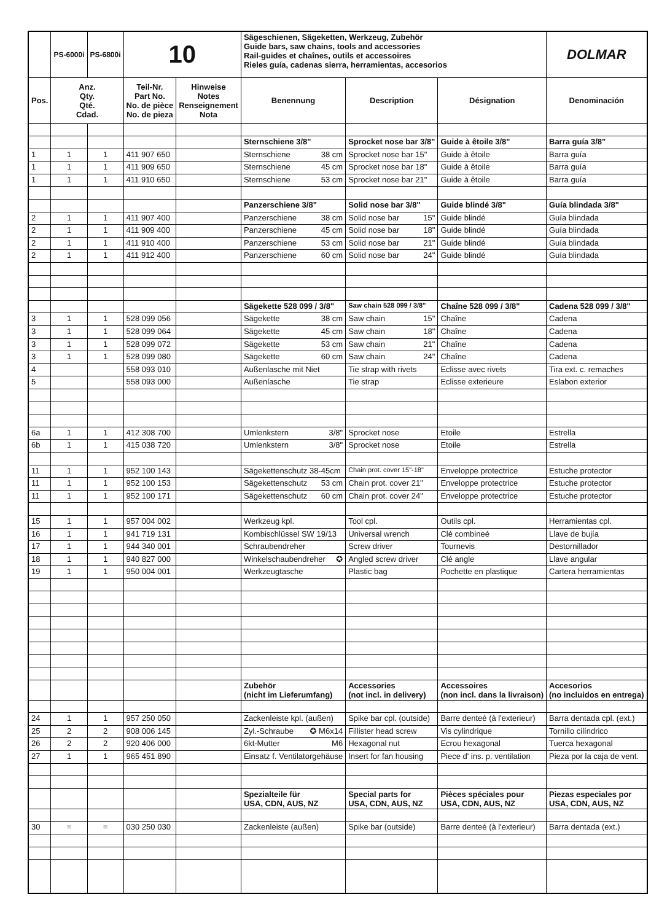| | PS-6000i | PS-6800i | 10 | | Sägeschienen, Sägeketten, Werkzeug, Zubehör Guide bars, saw chains, tools and accessories Rail-guides et chaînes, outils et accessoires Rieles guía, cadenas sierra, herramientas, accesorios | | | DOLMAR |
| --- | --- | --- | --- | --- | --- | --- | --- | --- |
| Pos. | Anz. Qty. Qté. Cdad. | | Teil-Nr. Part No. No. de pièce No. de pieza | Hinweise Notes Renseignement Nota | Benennung | Description | Désignation | Denominación |
| | | | | | Sternschiene 3/8" | Sprocket nose bar 3/8" | Guide à êtoile 3/8" | Barra guía 3/8" |
| 1 | 1 | 1 | 411 907 650 | | Sternschiene 38 cm | Sprocket nose bar 15" | Guide à êtoile | Barra guía |
| 1 | 1 | 1 | 411 909 650 | | Sternschiene 45 cm | Sprocket nose bar 18" | Guide à êtoile | Barra guía |
| 1 | 1 | 1 | 411 910 650 | | Sternschiene 53 cm | Sprocket nose bar 21" | Guide à êtoile | Barra guía |
| | | | | | Panzerschiene 3/8" | Solid nose bar 3/8" | Guide blindé 3/8" | Guía blindada 3/8" |
| 2 | 1 | 1 | 411 907 400 | | Panzerschiene 38 cm | Solid nose bar 15" | Guide blindé | Guía blindada |
| 2 | 1 | 1 | 411 909 400 | | Panzerschiene 45 cm | Solid nose bar 18" | Guide blindé | Guía blindada |
| 2 | 1 | 1 | 411 910 400 | | Panzerschiene 53 cm | Solid nose bar 21" | Guide blindé | Guía blindada |
| 2 | 1 | 1 | 411 912 400 | | Panzerschiene 60 cm | Solid nose bar 24" | Guide blindé | Guía blindada |
| | | | | | Sägekette 528 099 / 3/8" | Saw chain 528 099 / 3/8" | Chaîne 528 099 / 3/8" | Cadena 528 099 / 3/8" |
| 3 | 1 | 1 | 528 099 056 | | Sägekette 38 cm | Saw chain 15" | Chaîne | Cadena |
| 3 | 1 | 1 | 528 099 064 | | Sägekette 45 cm | Saw chain 18" | Chaîne | Cadena |
| 3 | 1 | 1 | 528 099 072 | | Sägekette 53 cm | Saw chain 21" | Chaîne | Cadena |
| 3 | 1 | 1 | 528 099 080 | | Sägekette 60 cm | Saw chain 24" | Chaîne | Cadena |
| 4 | | | 558 093 010 | | Außenlasche mit Niet | Tie strap with rivets | Eclisse avec rivets | Tira ext. c. remaches |
| 5 | | | 558 093 000 | | Außenlasche | Tie strap | Eclisse exterieure | Eslabon exterior |
| 6a | 1 | 1 | 412 308 700 | | Umlenkstern 3/8" | Sprocket nose | Etoile | Estrella |
| 6b | 1 | 1 | 415 038 720 | | Umlenkstern 3/8" | Sprocket nose | Etoile | Estrella |
| 11 | 1 | 1 | 952 100 143 | | Sägekettenschutz 38-45cm | Chain prot. cover 15"-18" | Enveloppe protectrice | Estuche protector |
| 11 | 1 | 1 | 952 100 153 | | Sägekettenschutz 53 cm | Chain prot. cover 21" | Enveloppe protectrice | Estuche protector |
| 11 | 1 | 1 | 952 100 171 | | Sägekettenschutz 60 cm | Chain prot. cover 24" | Enveloppe protectrice | Estuche protector |
| 15 | 1 | 1 | 957 004 002 | | Werkzeug kpl. | Tool cpl. | Outils cpl. | Herramientas cpl. |
| 16 | 1 | 1 | 941 719 131 | | Kombischlüssel SW 19/13 | Universal wrench | Clé combineé | Llave de bujía |
| 17 | 1 | 1 | 944 340 001 | | Schraubendreher | Screw driver | Tournevis | Destornillador |
| 18 | 1 | 1 | 940 827 000 | | Winkelschaubendreher ✪ | Angled screw driver | Clé angle | Llave angular |
| 19 | 1 | 1 | 950 004 001 | | Werkzeugtasche | Plastic bag | Pochette en plastique | Cartera herramientas |
| | | | | | Zubehör (nicht im Lieferumfang) | Accessories (not incl. in delivery) | Accessoires (non incl. dans la livraison) | Accesorios (no incluidos en entrega) |
| 24 | 1 | 1 | 957 250 050 | | Zackenleiste kpl. (außen) | Spike bar cpl. (outside) | Barre denteé (à l'exterieur) | Barra dentada cpl. (ext.) |
| 25 | 2 | 2 | 908 006 145 | | Zyl.-Schraube ✪ M6x14 | Fillister head screw | Vis cylindrique | Tornillo cilíndrico |
| 26 | 2 | 2 | 920 406 000 | | 6kt-Mutter M6 | Hexagonal nut | Ecrou hexagonal | Tuerca hexagonal |
| 27 | 1 | 1 | 965 451 890 | | Einsatz f. Ventilatorgehäuse | Insert for fan housing | Piece d' ins. p. ventilation | Pieza por la caja de vent. |
| | | | | | Spezialteile für USA, CDN, AUS, NZ | Special parts for USA, CDN, AUS, NZ | Pièces spéciales pour USA, CDN, AUS, NZ | Piezas especiales por USA, CDN, AUS, NZ |
| 30 | = | = | 030 250 030 | | Zackenleiste (außen) | Spike bar (outside) | Barre denteé (à l'exterieur) | Barra dentada (ext.) |